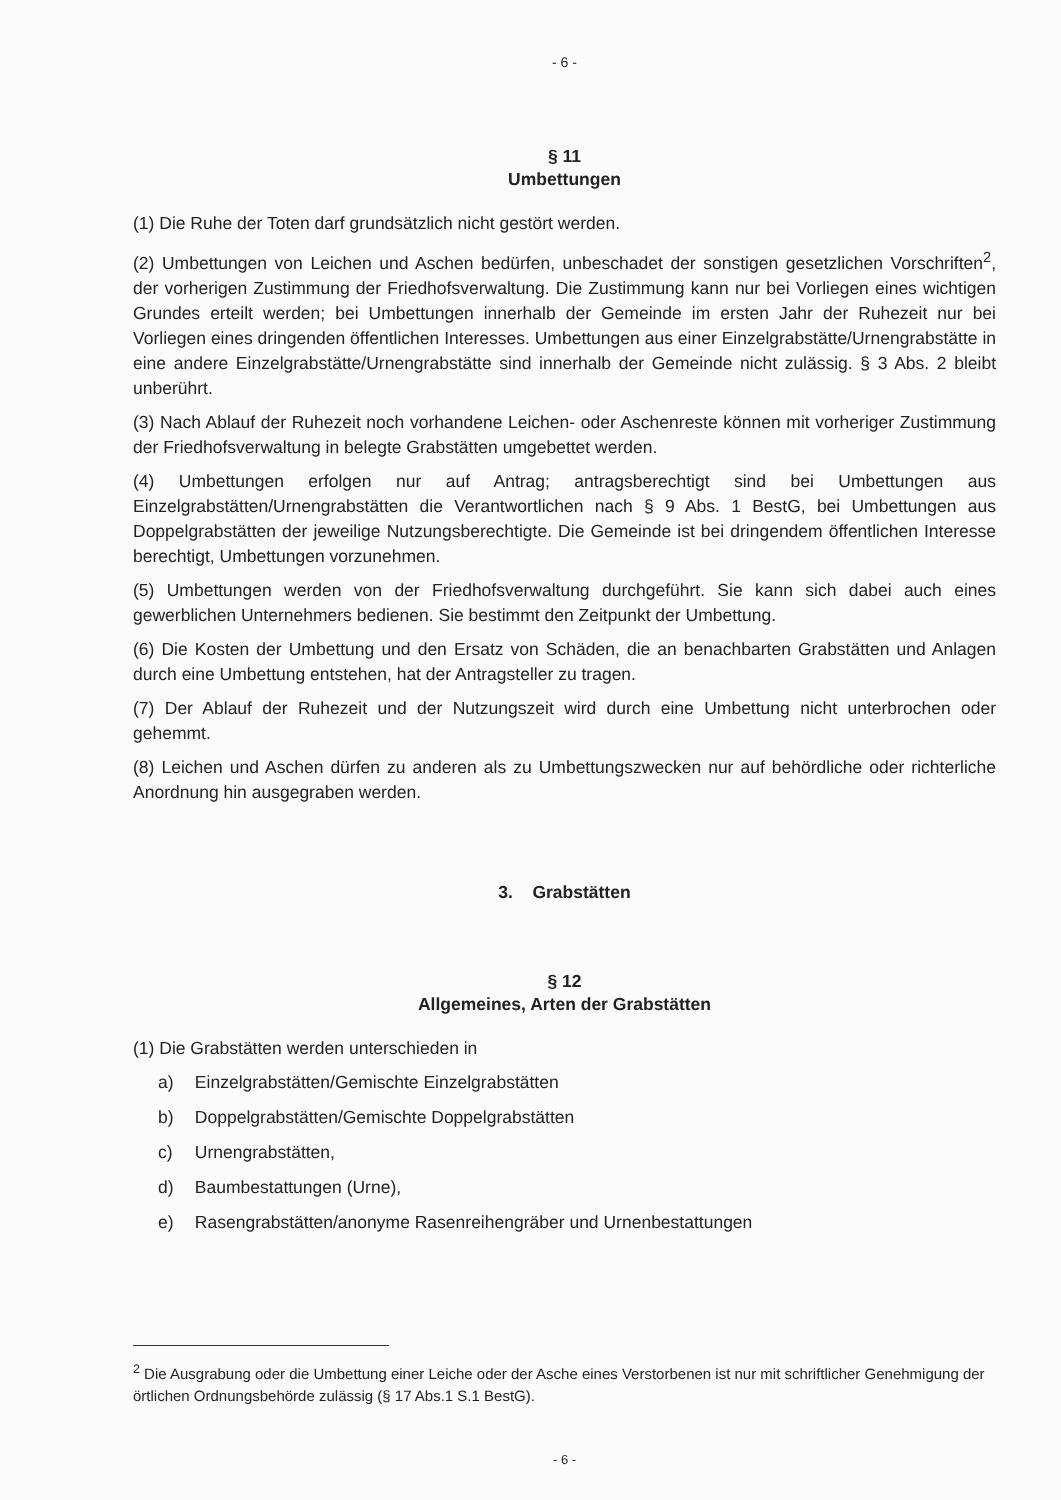- 6 -
§ 11
Umbettungen
(1) Die Ruhe der Toten darf grundsätzlich nicht gestört werden.
(2) Umbettungen von Leichen und Aschen bedürfen, unbeschadet der sonstigen gesetzlichen Vorschriften<sup>2</sup>, der vorherigen Zustimmung der Friedhofsverwaltung. Die Zustimmung kann nur bei Vorliegen eines wichtigen Grundes erteilt werden; bei Umbettungen innerhalb der Gemeinde im ersten Jahr der Ruhezeit nur bei Vorliegen eines dringenden öffentlichen Interesses. Umbettungen aus einer Einzelgrabstätte/Urnengrabstätte in eine andere Einzelgrabstätte/Urnengrabstätte sind innerhalb der Gemeinde nicht zulässig. § 3 Abs. 2 bleibt unberührt.
(3) Nach Ablauf der Ruhezeit noch vorhandene Leichen- oder Aschenreste können mit vorheriger Zustimmung der Friedhofsverwaltung in belegte Grabstätten umgebettet werden.
(4) Umbettungen erfolgen nur auf Antrag; antragsberechtigt sind bei Umbettungen aus Einzelgrabstätten/Urnengrabstätten die Verantwortlichen nach § 9 Abs. 1 BestG, bei Umbettungen aus Doppelgrabstätten der jeweilige Nutzungsberechtigte. Die Gemeinde ist bei dringendem öffentlichen Interesse berechtigt, Umbettungen vorzunehmen.
(5) Umbettungen werden von der Friedhofsverwaltung durchgeführt. Sie kann sich dabei auch eines gewerblichen Unternehmers bedienen. Sie bestimmt den Zeitpunkt der Umbettung.
(6) Die Kosten der Umbettung und den Ersatz von Schäden, die an benachbarten Grabstätten und Anlagen durch eine Umbettung entstehen, hat der Antragsteller zu tragen.
(7) Der Ablauf der Ruhezeit und der Nutzungszeit wird durch eine Umbettung nicht unterbrochen oder gehemmt.
(8) Leichen und Aschen dürfen zu anderen als zu Umbettungszwecken nur auf behördliche oder richterliche Anordnung hin ausgegraben werden.
3. Grabstätten
§ 12
Allgemeines, Arten der Grabstätten
(1) Die Grabstätten werden unterschieden in
a) Einzelgrabstätten/Gemischte Einzelgrabstätten
b) Doppelgrabstätten/Gemischte Doppelgrabstätten
c) Urnengrabstätten,
d) Baumbestattungen (Urne),
e) Rasengrabstätten/anonyme Rasenreihengräber und Urnenbestattungen
<sup>2</sup> Die Ausgrabung oder die Umbettung einer Leiche oder der Asche eines Verstorbenen ist nur mit schriftlicher Genehmigung der örtlichen Ordnungsbehörde zulässig (§ 17 Abs.1 S.1 BestG).
- 6 -